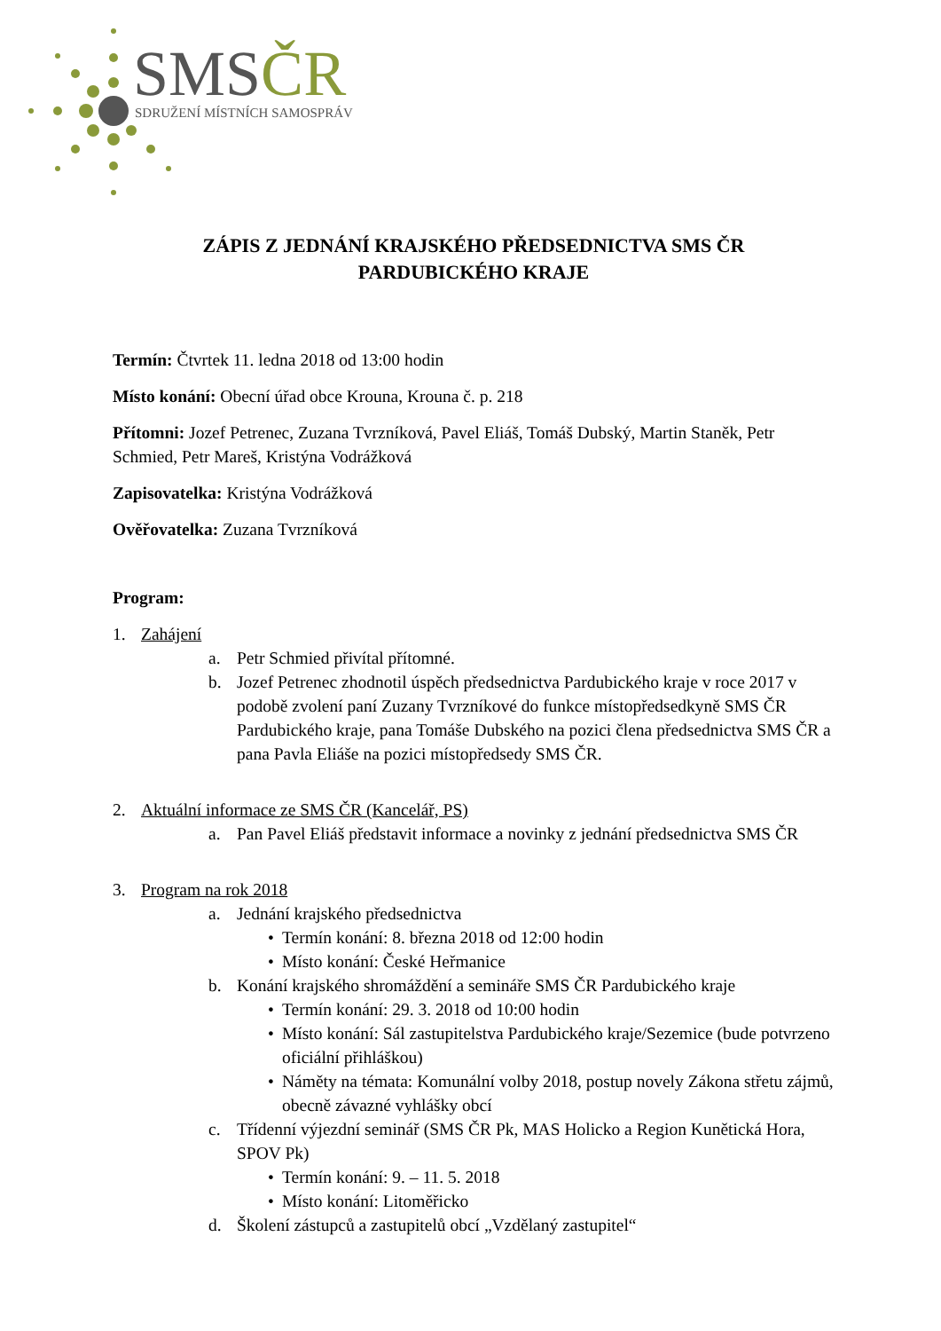SMSČR
SDRUŽENÍ MÍSTNÍCH SAMOSPRÁV
ZÁPIS Z JEDNÁNÍ KRAJSKÉHO PŘEDSEDNICTVA SMS ČR
PARDUBICKÉHO KRAJE
Termín: Čtvrtek 11. ledna 2018 od 13:00 hodin
Místo konání: Obecní úřad obce Krouna, Krouna č. p. 218
Přítomni: Jozef Petrenec, Zuzana Tvrzníková, Pavel Eliáš, Tomáš Dubský, Martin Staněk, Petr Schmied, Petr Mareš, Kristýna Vodrážková
Zapisovatelka: Kristýna Vodrážková
Ověřovatelka: Zuzana Tvrzníková
Program:
1. Zahájení
a. Petr Schmied přivítal přítomné.
b. Jozef Petrenec zhodnotil úspěch předsednictva Pardubického kraje v roce 2017 v podobě zvolení paní Zuzany Tvrzníkové do funkce místopředsedkyně SMS ČR Pardubického kraje, pana Tomáše Dubského na pozici člena předsednictva SMS ČR a pana Pavla Eliáše na pozici místopředsedy SMS ČR.
2. Aktuální informace ze SMS ČR (Kancelář, PS)
a. Pan Pavel Eliáš představit informace a novinky z jednání předsednictva SMS ČR
3. Program na rok 2018
a. Jednání krajského předsednictva
• Termín konání: 8. března 2018 od 12:00 hodin
• Místo konání: České Heřmanice
b. Konání krajského shromáždění a semináře SMS ČR Pardubického kraje
• Termín konání: 29. 3. 2018 od 10:00 hodin
• Místo konání: Sál zastupitelstva Pardubického kraje/Sezemice (bude potvrzeno oficiální přihláškou)
• Náměty na témata: Komunální volby 2018, postup novely Zákona střetu zájmů, obecně závazné vyhlášky obcí
c. Třídenní výjezdní seminář (SMS ČR Pk, MAS Holicko a Region Kunětická Hora, SPOV Pk)
• Termín konání: 9. – 11. 5. 2018
• Místo konání: Litoměřicko
d. Školení zástupců a zastupitelů obcí „Vzdělaný zastupitel“